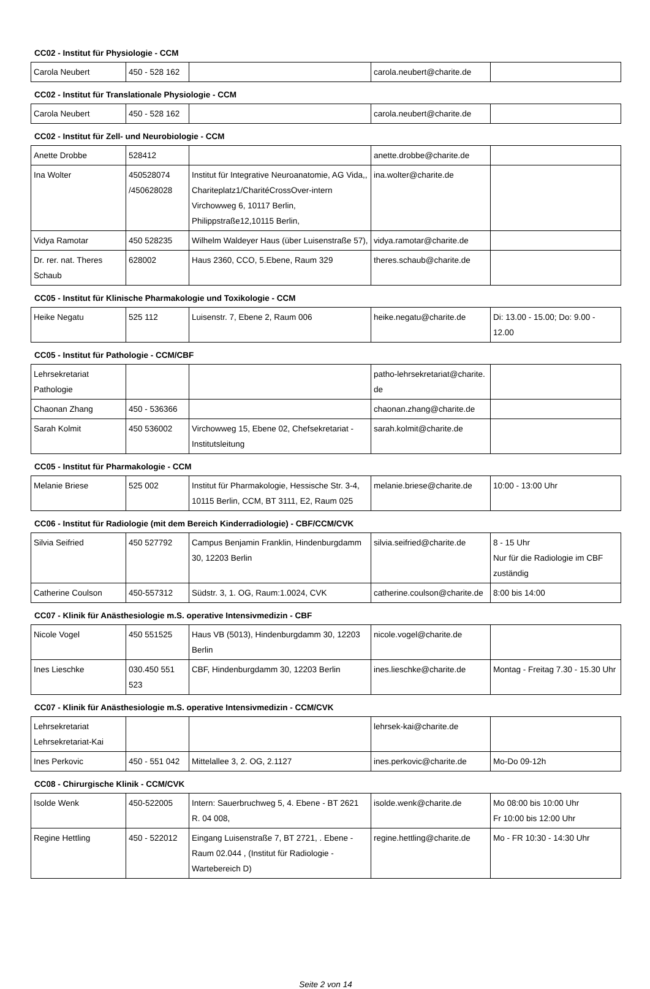CC02 - Institut für Physiologie - CCM
| Carola Neubert | 450 - 528 162 | | carola.neubert@charite.de | |
CC02 - Institut für Translationale Physiologie - CCM
| Carola Neubert | 450 - 528 162 | | carola.neubert@charite.de | |
CC02 - Institut für Zell- und Neurobiologie - CCM
| Anette Drobbe | 528412 | | anette.drobbe@charite.de | |
| Ina Wolter | 450528074 /450628028 | Institut für Integrative Neuroanatomie, AG Vida,, Chariteplatz1/CharitéCrossOver-intern Virchowweg 6, 10117 Berlin, Philippstraße12,10115 Berlin, | ina.wolter@charite.de | |
| Vidya Ramotar | 450 528235 | Wilhelm Waldeyer Haus (über Luisenstraße 57), | vidya.ramotar@charite.de | |
| Dr. rer. nat. Theres Schaub | 628002 | Haus 2360, CCO, 5.Ebene, Raum 329 | theres.schaub@charite.de | |
CC05 - Institut für Klinische Pharmakologie und Toxikologie - CCM
| Heike Negatu | 525 112 | Luisenstr. 7, Ebene 2, Raum 006 | heike.negatu@charite.de | Di: 13.00 - 15.00; Do: 9.00 - 12.00 |
CC05 - Institut für Pathologie - CCM/CBF
| Lehrsekretariat Pathologie | | | patho-lehrsekretariat@charite. de | |
| Chaonan Zhang | 450 - 536366 | | chaonan.zhang@charite.de | |
| Sarah Kolmit | 450 536002 | Virchowweg 15, Ebene 02, Chefsekretariat - Institutsleitung | sarah.kolmit@charite.de | |
CC05 - Institut für Pharmakologie - CCM
| Melanie Briese | 525 002 | Institut für Pharmakologie, Hessische Str. 3-4, 10115 Berlin, CCM, BT 3111, E2, Raum 025 | melanie.briese@charite.de | 10:00 - 13:00 Uhr |
CC06 - Institut für Radiologie (mit dem Bereich Kinderradiologie) - CBF/CCM/CVK
| Silvia Seifried | 450 527792 | Campus Benjamin Franklin, Hindenburgdamm 30, 12203 Berlin | silvia.seifried@charite.de | 8 - 15 Uhr Nur für die Radiologie im CBF zuständig |
| Catherine Coulson | 450-557312 | Südstr. 3, 1. OG, Raum:1.0024, CVK | catherine.coulson@charite.de | 8:00 bis 14:00 |
CC07 - Klinik für Anästhesiologie m.S. operative Intensivmedizin - CBF
| Nicole Vogel | 450 551525 | Haus VB (5013), Hindenburgdamm 30, 12203 Berlin | nicole.vogel@charite.de | |
| Ines Lieschke | 030.450 551 523 | CBF, Hindenburgdamm 30, 12203 Berlin | ines.lieschke@charite.de | Montag - Freitag 7.30 - 15.30 Uhr |
CC07 - Klinik für Anästhesiologie m.S. operative Intensivmedizin - CCM/CVK
| Lehrsekretariat Lehrsekretariat-Kai | | | lehrsek-kai@charite.de | |
| Ines Perkovic | 450 - 551 042 | Mittelallee 3, 2. OG, 2.1127 | ines.perkovic@charite.de | Mo-Do 09-12h |
CC08 - Chirurgische Klinik - CCM/CVK
| Isolde Wenk | 450-522005 | Intern: Sauerbruchweg 5, 4. Ebene - BT 2621 R. 04 008, | isolde.wenk@charite.de | Mo 08:00 bis 10:00 Uhr Fr 10:00 bis 12:00 Uhr |
| Regine Hettling | 450 - 522012 | Eingang Luisenstraße 7, BT 2721, . Ebene - Raum 02.044 , (Institut für Radiologie - Wartebereich D) | regine.hettling@charite.de | Mo - FR 10:30 - 14:30 Uhr |
Seite 2 von 14